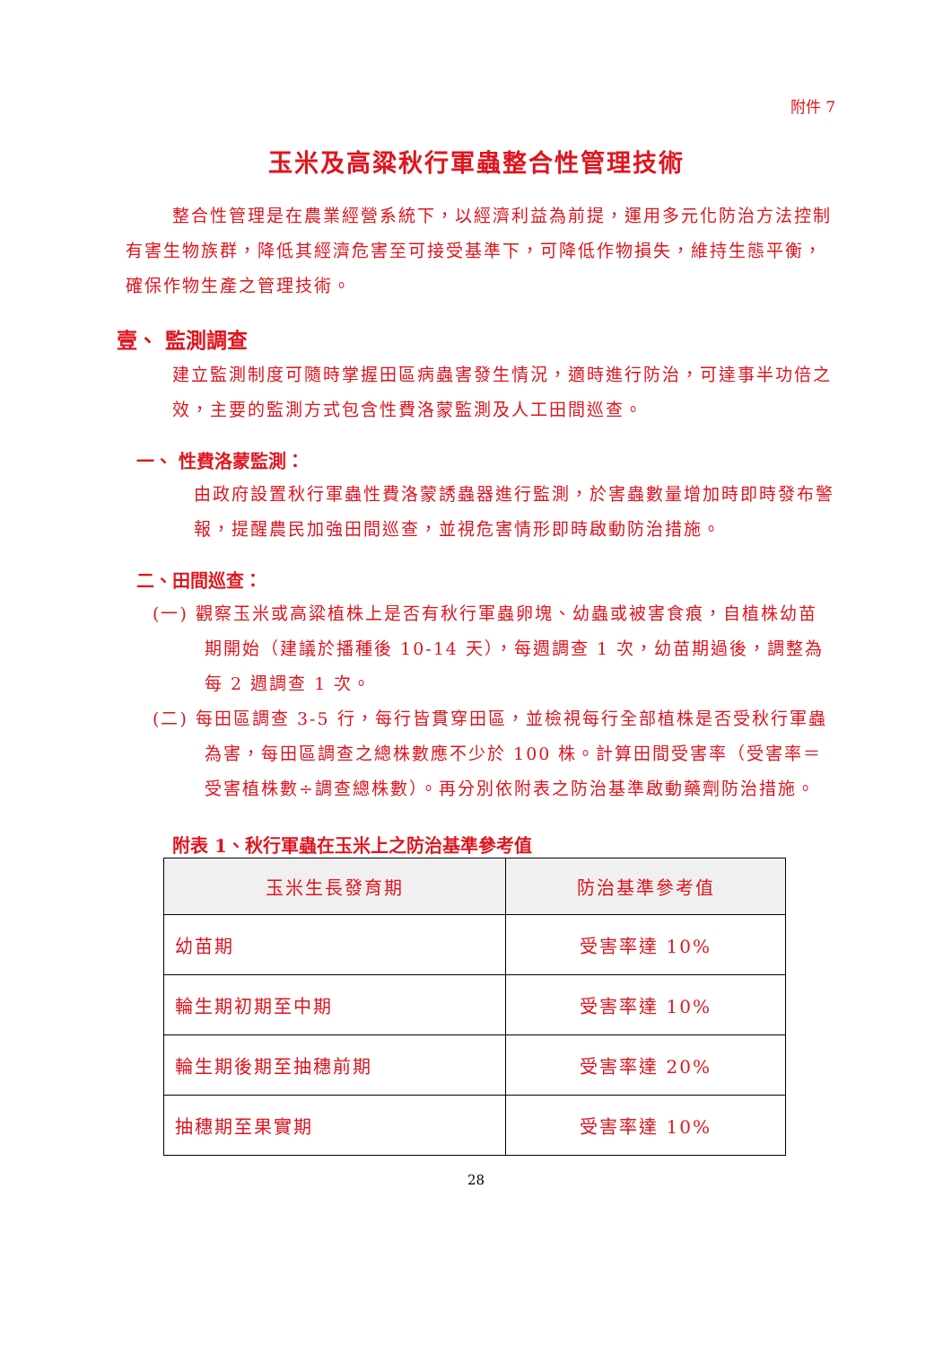附件 7
玉米及高粱秋行軍蟲整合性管理技術
整合性管理是在農業經營系統下，以經濟利益為前提，運用多元化防治方法控制有害生物族群，降低其經濟危害至可接受基準下，可降低作物損失，維持生態平衡，確保作物生產之管理技術。
壹、 監測調查
建立監測制度可隨時掌握田區病蟲害發生情況，適時進行防治，可達事半功倍之效，主要的監測方式包含性費洛蒙監測及人工田間巡查。
一、 性費洛蒙監測：
由政府設置秋行軍蟲性費洛蒙誘蟲器進行監測，於害蟲數量增加時即時發布警報，提醒農民加強田間巡查，並視危害情形即時啟動防治措施。
二、田間巡查：
(一) 觀察玉米或高粱植株上是否有秋行軍蟲卵塊、幼蟲或被害食痕，自植株幼苗期開始（建議於播種後 10-14 天），每週調查 1 次，幼苗期過後，調整為每 2 週調查 1 次。
(二) 每田區調查 3-5 行，每行皆貫穿田區，並檢視每行全部植株是否受秋行軍蟲為害，每田區調查之總株數應不少於 100 株。計算田間受害率（受害率＝受害植株數÷調查總株數）。再分別依附表之防治基準啟動藥劑防治措施。
附表 1、秋行軍蟲在玉米上之防治基準參考值
| 玉米生長發育期 | 防治基準參考值 |
| --- | --- |
| 幼苗期 | 受害率達 10% |
| 輪生期初期至中期 | 受害率達 10% |
| 輪生期後期至抽穗前期 | 受害率達 20% |
| 抽穗期至果實期 | 受害率達 10% |
28